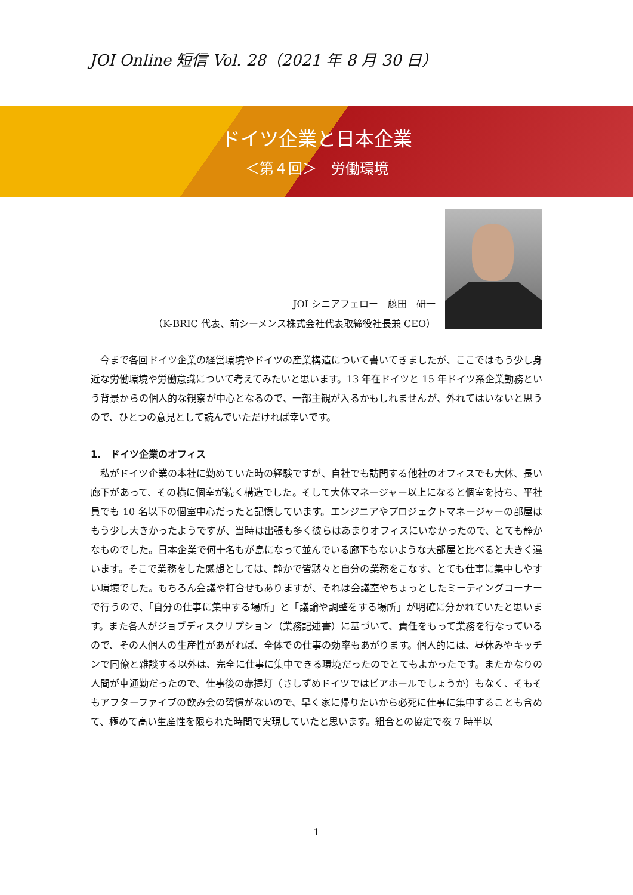JOI Online 短信 Vol. 28（2021 年 8 月 30 日）
ドイツ企業と日本企業
＜第４回＞　労働環境
JOI シニアフェロー　藤田　研一
（K-BRIC 代表、前シーメンス株式会社代表取締役社長兼 CEO）
今まで各回ドイツ企業の経営環境やドイツの産業構造について書いてきましたが、ここではもう少し身近な労働環境や労働意識について考えてみたいと思います。13 年在ドイツと 15 年ドイツ系企業勤務という背景からの個人的な観察が中心となるので、一部主観が入るかもしれませんが、外れてはいないと思うので、ひとつの意見として読んでいただければ幸いです。
1.　ドイツ企業のオフィス
私がドイツ企業の本社に勤めていた時の経験ですが、自社でも訪問する他社のオフィスでも大体、長い廊下があって、その横に個室が続く構造でした。そして大体マネージャー以上になると個室を持ち、平社員でも 10 名以下の個室中心だったと記憶しています。エンジニアやプロジェクトマネージャーの部屋はもう少し大きかったようですが、当時は出張も多く彼らはあまりオフィスにいなかったので、とても静かなものでした。日本企業で何十名もが島になって並んでいる廊下もないような大部屋と比べると大きく違います。そこで業務をした感想としては、静かで皆黙々と自分の業務をこなす、とても仕事に集中しやすい環境でした。もちろん会議や打合せもありますが、それは会議室やちょっとしたミーティングコーナーで行うので、「自分の仕事に集中する場所」と「議論や調整をする場所」が明確に分かれていたと思います。また各人がジョブディスクリプション（業務記述書）に基づいて、責任をもって業務を行なっているので、その人個人の生産性があがれば、全体での仕事の効率もあがります。個人的には、昼休みやキッチンで同僚と雑談する以外は、完全に仕事に集中できる環境だったのでとてもよかったです。またかなりの人間が車通勤だったので、仕事後の赤提灯（さしずめドイツではビアホールでしょうか）もなく、そもそもアフターファイブの飲み会の習慣がないので、早く家に帰りたいから必死に仕事に集中することも含めて、極めて高い生産性を限られた時間で実現していたと思います。組合との協定で夜 7 時半以
1